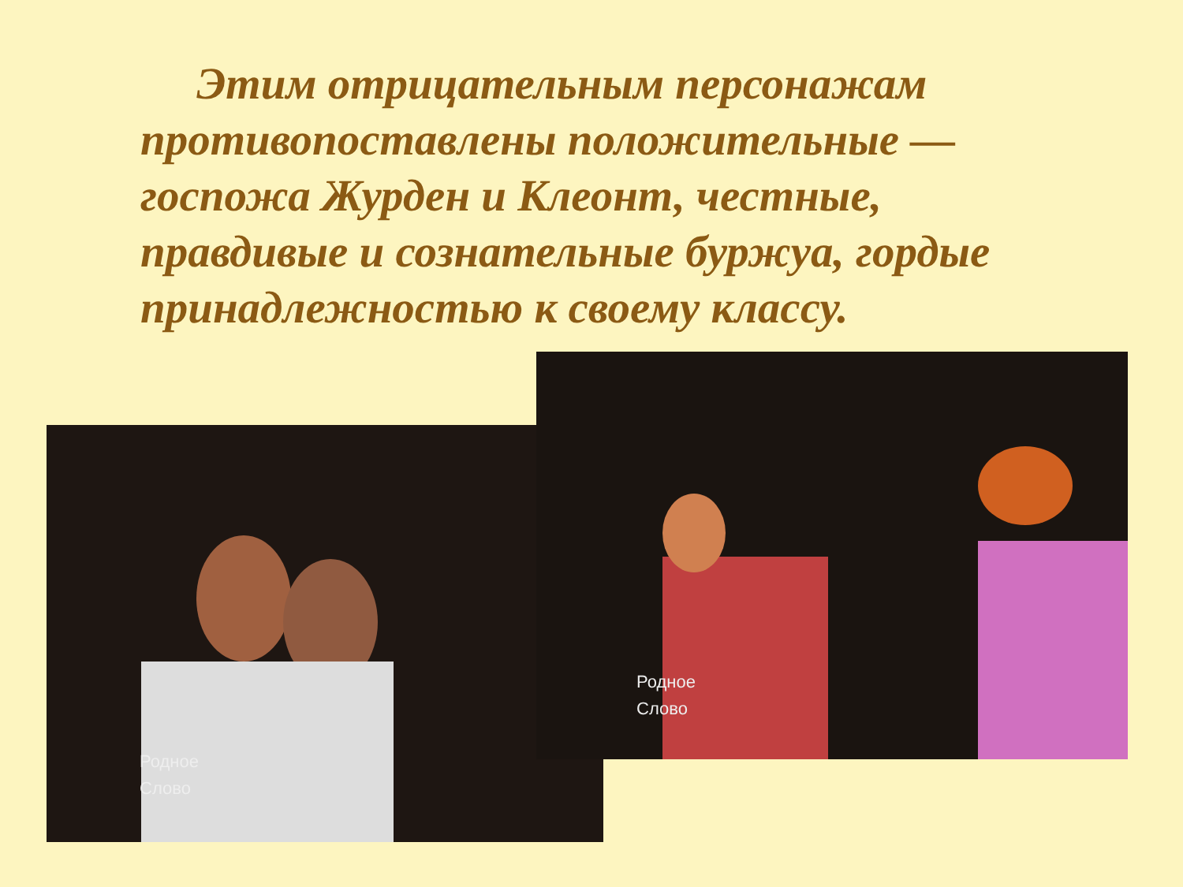Этим отрицательным персонажам противопоставлены положительные — госпожа Журден и Клеонт, честные, правдивые и сознательные буржуа, гордые принадлежностью к своему классу.
Родное
Слово
Родное
Слово